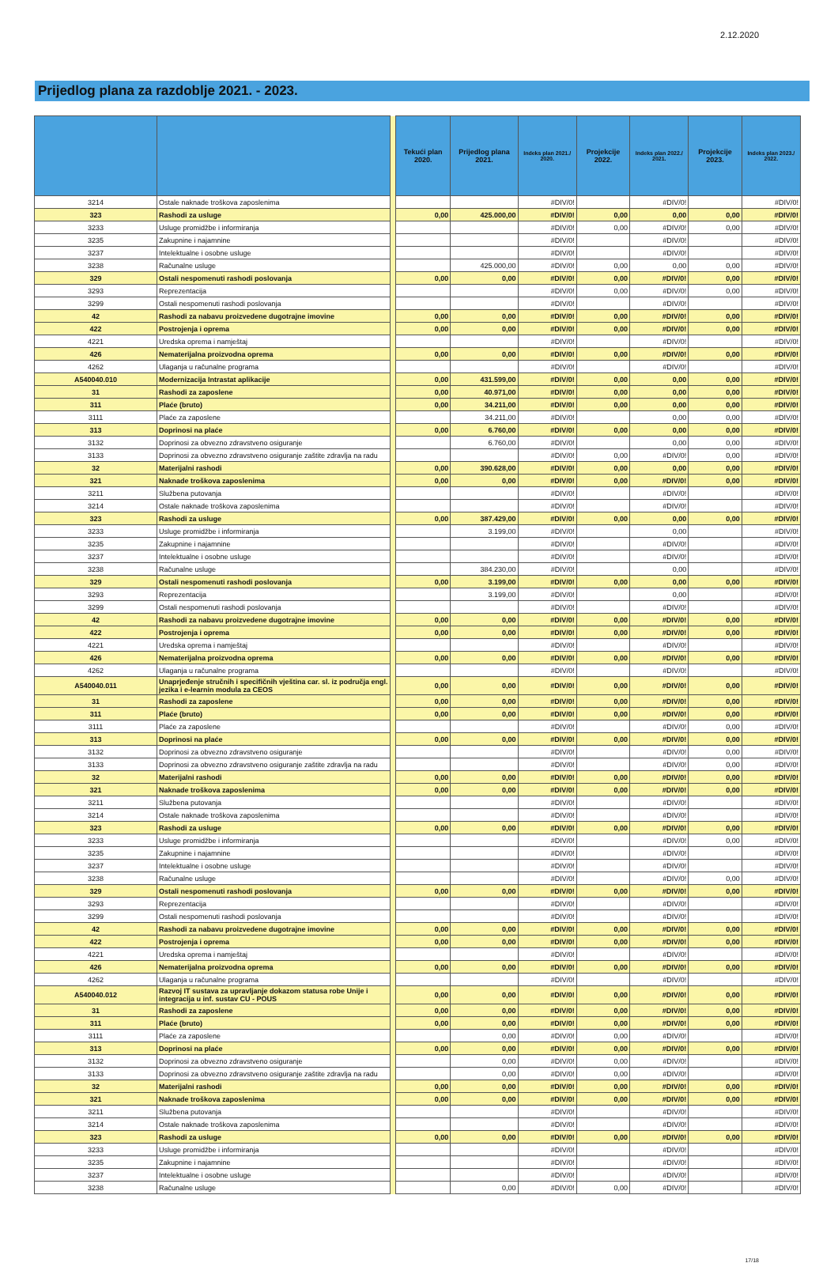2.12.2020
Prijedlog plana za razdoblje 2021. - 2023.
| | | | Tekući plan 2020. | Prijedlog plana 2021. | Indeks plan 2021./ 2020. | Projekcije 2022. | Indeks plan 2022./ 2021. | Projekcije 2023. | Indeks plan 2023./ 2022. |
| --- | --- | --- | --- | --- | --- | --- | --- | --- | --- |
| 3214 | Ostale naknade troškova zaposlenima | | | | #DIV/0! | | #DIV/0! | | #DIV/0! |
| 323 | Rashodi za usluge | | 0,00 | 425.000,00 | #DIV/0! | 0,00 | 0,00 | 0,00 | #DIV/0! |
| 3233 | Usluge promidžbe i informiranja | | | | #DIV/0! | 0,00 | #DIV/0! | 0,00 | #DIV/0! |
| 3235 | Zakupnine i najamnine | | | | #DIV/0! | | #DIV/0! | | #DIV/0! |
| 3237 | Intelektualne i osobne usluge | | | | #DIV/0! | | #DIV/0! | | #DIV/0! |
| 3238 | Računalne usluge | | | 425.000,00 | #DIV/0! | 0,00 | 0,00 | 0,00 | #DIV/0! |
| 329 | Ostali nespomenuti rashodi poslovanja | | 0,00 | 0,00 | #DIV/0! | 0,00 | #DIV/0! | 0,00 | #DIV/0! |
| 3293 | Reprezentacija | | | | #DIV/0! | 0,00 | #DIV/0! | 0,00 | #DIV/0! |
| 3299 | Ostali nespomenuti rashodi poslovanja | | | | #DIV/0! | | #DIV/0! | | #DIV/0! |
| 42 | Rashodi za nabavu proizvedene dugotrajne imovine | | 0,00 | 0,00 | #DIV/0! | 0,00 | #DIV/0! | 0,00 | #DIV/0! |
| 422 | Postrojenja i oprema | | 0,00 | 0,00 | #DIV/0! | 0,00 | #DIV/0! | 0,00 | #DIV/0! |
| 4221 | Uredska oprema i namještaj | | | | #DIV/0! | | #DIV/0! | | #DIV/0! |
| 426 | Nematerijalna proizvodna oprema | | 0,00 | 0,00 | #DIV/0! | 0,00 | #DIV/0! | 0,00 | #DIV/0! |
| 4262 | Ulaganja u računalne programa | | | | #DIV/0! | | #DIV/0! | | #DIV/0! |
| A540040.010 | Modernizacija Intrastat aplikacije | | 0,00 | 431.599,00 | #DIV/0! | 0,00 | 0,00 | 0,00 | #DIV/0! |
| 31 | Rashodi za zaposlene | | 0,00 | 40.971,00 | #DIV/0! | 0,00 | 0,00 | 0,00 | #DIV/0! |
| 311 | Plaće (bruto) | | 0,00 | 34.211,00 | #DIV/0! | 0,00 | 0,00 | 0,00 | #DIV/0! |
| 3111 | Plaće za zaposlene | | | 34.211,00 | #DIV/0! | | 0,00 | 0,00 | #DIV/0! |
| 313 | Doprinosi na plaće | | 0,00 | 6.760,00 | #DIV/0! | 0,00 | 0,00 | 0,00 | #DIV/0! |
| 3132 | Doprinosi za obvezno zdravstveno osiguranje | | | 6.760,00 | #DIV/0! | | 0,00 | 0,00 | #DIV/0! |
| 3133 | Doprinosi za obvezno zdravstveno osiguranje zaštite zdravlja na radu | | | | #DIV/0! | 0,00 | #DIV/0! | 0,00 | #DIV/0! |
| 32 | Materijalni rashodi | | 0,00 | 390.628,00 | #DIV/0! | 0,00 | 0,00 | 0,00 | #DIV/0! |
| 321 | Naknade troškova zaposlenima | | 0,00 | 0,00 | #DIV/0! | 0,00 | #DIV/0! | 0,00 | #DIV/0! |
| 3211 | Službena putovanja | | | | #DIV/0! | | #DIV/0! | | #DIV/0! |
| 3214 | Ostale naknade troškova zaposlenima | | | | #DIV/0! | | #DIV/0! | | #DIV/0! |
| 323 | Rashodi za usluge | | 0,00 | 387.429,00 | #DIV/0! | 0,00 | 0,00 | 0,00 | #DIV/0! |
| 3233 | Usluge promidžbe i informiranja | | | 3.199,00 | #DIV/0! | | 0,00 | | #DIV/0! |
| 3235 | Zakupnine i najamnine | | | | #DIV/0! | | #DIV/0! | | #DIV/0! |
| 3237 | Intelektualne i osobne usluge | | | | #DIV/0! | | #DIV/0! | | #DIV/0! |
| 3238 | Računalne usluge | | | 384.230,00 | #DIV/0! | | 0,00 | | #DIV/0! |
| 329 | Ostali nespomenuti rashodi poslovanja | | 0,00 | 3.199,00 | #DIV/0! | 0,00 | 0,00 | 0,00 | #DIV/0! |
| 3293 | Reprezentacija | | | 3.199,00 | #DIV/0! | | 0,00 | | #DIV/0! |
| 3299 | Ostali nespomenuti rashodi poslovanja | | | | #DIV/0! | | #DIV/0! | | #DIV/0! |
| 42 | Rashodi za nabavu proizvedene dugotrajne imovine | | 0,00 | 0,00 | #DIV/0! | 0,00 | #DIV/0! | 0,00 | #DIV/0! |
| 422 | Postrojenja i oprema | | 0,00 | 0,00 | #DIV/0! | 0,00 | #DIV/0! | 0,00 | #DIV/0! |
| 4221 | Uredska oprema i namještaj | | | | #DIV/0! | | #DIV/0! | | #DIV/0! |
| 426 | Nematerijalna proizvodna oprema | | 0,00 | 0,00 | #DIV/0! | 0,00 | #DIV/0! | 0,00 | #DIV/0! |
| 4262 | Ulaganja u računalne programa | | | | #DIV/0! | | #DIV/0! | | #DIV/0! |
| A540040.011 | Unaprjeđenje stručnih i specifičnih vještina car. sl. iz područja engl. jezika i e-learnin modula za CEOS | | 0,00 | 0,00 | #DIV/0! | 0,00 | #DIV/0! | 0,00 | #DIV/0! |
| 31 | Rashodi za zaposlene | | 0,00 | 0,00 | #DIV/0! | 0,00 | #DIV/0! | 0,00 | #DIV/0! |
| 311 | Plaće (bruto) | | 0,00 | 0,00 | #DIV/0! | 0,00 | #DIV/0! | 0,00 | #DIV/0! |
| 3111 | Plaće za zaposlene | | | | #DIV/0! | | #DIV/0! | 0,00 | #DIV/0! |
| 313 | Doprinosi na plaće | | 0,00 | 0,00 | #DIV/0! | 0,00 | #DIV/0! | 0,00 | #DIV/0! |
| 3132 | Doprinosi za obvezno zdravstveno osiguranje | | | | #DIV/0! | | #DIV/0! | 0,00 | #DIV/0! |
| 3133 | Doprinosi za obvezno zdravstveno osiguranje zaštite zdravlja na radu | | | | #DIV/0! | | #DIV/0! | 0,00 | #DIV/0! |
| 32 | Materijalni rashodi | | 0,00 | 0,00 | #DIV/0! | 0,00 | #DIV/0! | 0,00 | #DIV/0! |
| 321 | Naknade troškova zaposlenima | | 0,00 | 0,00 | #DIV/0! | 0,00 | #DIV/0! | 0,00 | #DIV/0! |
| 3211 | Službena putovanja | | | | #DIV/0! | | #DIV/0! | | #DIV/0! |
| 3214 | Ostale naknade troškova zaposlenima | | | | #DIV/0! | | #DIV/0! | | #DIV/0! |
| 323 | Rashodi za usluge | | 0,00 | 0,00 | #DIV/0! | 0,00 | #DIV/0! | 0,00 | #DIV/0! |
| 3233 | Usluge promidžbe i informiranja | | | | #DIV/0! | | #DIV/0! | 0,00 | #DIV/0! |
| 3235 | Zakupnine i najamnine | | | | #DIV/0! | | #DIV/0! | | #DIV/0! |
| 3237 | Intelektualne i osobne usluge | | | | #DIV/0! | | #DIV/0! | | #DIV/0! |
| 3238 | Računalne usluge | | | | #DIV/0! | | #DIV/0! | 0,00 | #DIV/0! |
| 329 | Ostali nespomenuti rashodi poslovanja | | 0,00 | 0,00 | #DIV/0! | 0,00 | #DIV/0! | 0,00 | #DIV/0! |
| 3293 | Reprezentacija | | | | #DIV/0! | | #DIV/0! | | #DIV/0! |
| 3299 | Ostali nespomenuti rashodi poslovanja | | | | #DIV/0! | | #DIV/0! | | #DIV/0! |
| 42 | Rashodi za nabavu proizvedene dugotrajne imovine | | 0,00 | 0,00 | #DIV/0! | 0,00 | #DIV/0! | 0,00 | #DIV/0! |
| 422 | Postrojenja i oprema | | 0,00 | 0,00 | #DIV/0! | 0,00 | #DIV/0! | 0,00 | #DIV/0! |
| 4221 | Uredska oprema i namještaj | | | | #DIV/0! | | #DIV/0! | | #DIV/0! |
| 426 | Nematerijalna proizvodna oprema | | 0,00 | 0,00 | #DIV/0! | 0,00 | #DIV/0! | 0,00 | #DIV/0! |
| 4262 | Ulaganja u računalne programa | | | | #DIV/0! | | #DIV/0! | | #DIV/0! |
| A540040.012 | Razvoj IT sustava za upravljanje dokazom statusa robe Unije i integracija u inf. sustav CU - POUS | | 0,00 | 0,00 | #DIV/0! | 0,00 | #DIV/0! | 0,00 | #DIV/0! |
| 31 | Rashodi za zaposlene | | 0,00 | 0,00 | #DIV/0! | 0,00 | #DIV/0! | 0,00 | #DIV/0! |
| 311 | Plaće (bruto) | | 0,00 | 0,00 | #DIV/0! | 0,00 | #DIV/0! | 0,00 | #DIV/0! |
| 3111 | Plaće za zaposlene | | | 0,00 | #DIV/0! | 0,00 | #DIV/0! | | #DIV/0! |
| 313 | Doprinosi na plaće | | 0,00 | 0,00 | #DIV/0! | 0,00 | #DIV/0! | 0,00 | #DIV/0! |
| 3132 | Doprinosi za obvezno zdravstveno osiguranje | | | 0,00 | #DIV/0! | 0,00 | #DIV/0! | | #DIV/0! |
| 3133 | Doprinosi za obvezno zdravstveno osiguranje zaštite zdravlja na radu | | | 0,00 | #DIV/0! | 0,00 | #DIV/0! | | #DIV/0! |
| 32 | Materijalni rashodi | | 0,00 | 0,00 | #DIV/0! | 0,00 | #DIV/0! | 0,00 | #DIV/0! |
| 321 | Naknade troškova zaposlenima | | 0,00 | 0,00 | #DIV/0! | 0,00 | #DIV/0! | 0,00 | #DIV/0! |
| 3211 | Službena putovanja | | | | #DIV/0! | | #DIV/0! | | #DIV/0! |
| 3214 | Ostale naknade troškova zaposlenima | | | | #DIV/0! | | #DIV/0! | | #DIV/0! |
| 323 | Rashodi za usluge | | 0,00 | 0,00 | #DIV/0! | 0,00 | #DIV/0! | 0,00 | #DIV/0! |
| 3233 | Usluge promidžbe i informiranja | | | | #DIV/0! | | #DIV/0! | | #DIV/0! |
| 3235 | Zakupnine i najamnine | | | | #DIV/0! | | #DIV/0! | | #DIV/0! |
| 3237 | Intelektualne i osobne usluge | | | | #DIV/0! | | #DIV/0! | | #DIV/0! |
| 3238 | Računalne usluge | | | 0,00 | #DIV/0! | 0,00 | #DIV/0! | | #DIV/0! |
17/18